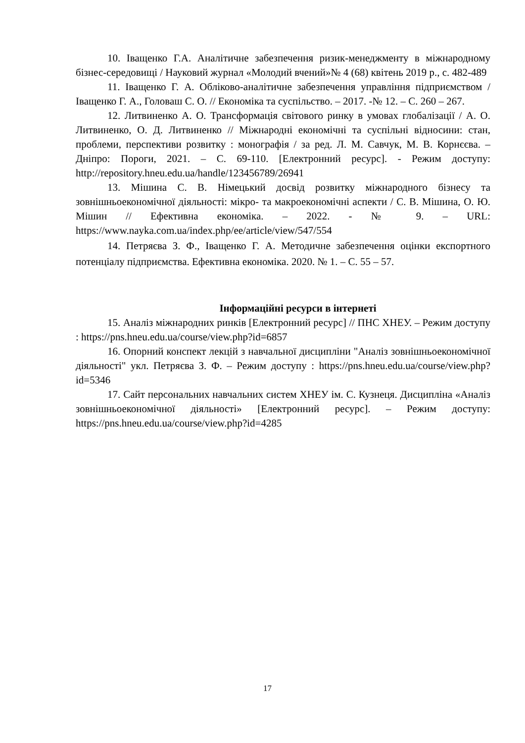10. Іващенко Г.А. Аналітичне забезпечення ризик-менеджменту в міжнародному бізнес-середовищі / Науковий журнал «Молодий вчений»№ 4 (68) квітень 2019 р., с. 482-489
11. Іващенко Г. А. Обліково-аналітичне забезпечення управління підприємством / Іващенко Г. А., Головаш С. О. // Економіка та суспільство. – 2017. -№ 12. – С. 260 – 267.
12. Литвиненко А. О. Трансформація світового ринку в умовах глобалізації / А. О. Литвиненко, О. Д. Литвиненко // Міжнародні економічні та суспільні відносини: стан, проблеми, перспективи розвитку : монографія / за ред. Л. М. Савчук, М. В. Корнєєва. – Дніпро: Пороги, 2021. – С. 69-110. [Електронний ресурс]. - Режим доступу: http://repository.hneu.edu.ua/handle/123456789/26941
13. Мішина С. В. Німецький досвід розвитку міжнародного бізнесу та зовнішньоекономічної діяльності: мікро- та макроекономічні аспекти / С. В. Мішина, О. Ю. Мішин // Ефективна економіка. – 2022. - № 9. – URL: https://www.nayka.com.ua/index.php/ee/article/view/547/554
14. Петряєва З. Ф., Іващенко Г. А. Методичне забезпечення оцінки експортного потенціалу підприємства. Ефективна економіка. 2020. № 1. – С. 55 – 57.
Інформаційні ресурси в інтернеті
15. Аналіз міжнародних ринків [Електронний ресурс] // ПНС ХНЕУ. – Режим доступу : https://pns.hneu.edu.ua/course/view.php?id=6857
16. Опорний конспект лекцій з навчальної дисципліни "Аналіз зовнішньоекономічної діяльності" укл. Петряєва З. Ф. – Режим доступу : https://pns.hneu.edu.ua/course/view.php?id=5346
17. Сайт персональних навчальних систем ХНЕУ ім. С. Кузнеця. Дисципліна «Аналіз зовнішньоекономічної діяльності» [Електронний ресурс]. – Режим доступу: https://pns.hneu.edu.ua/course/view.php?id=4285
17